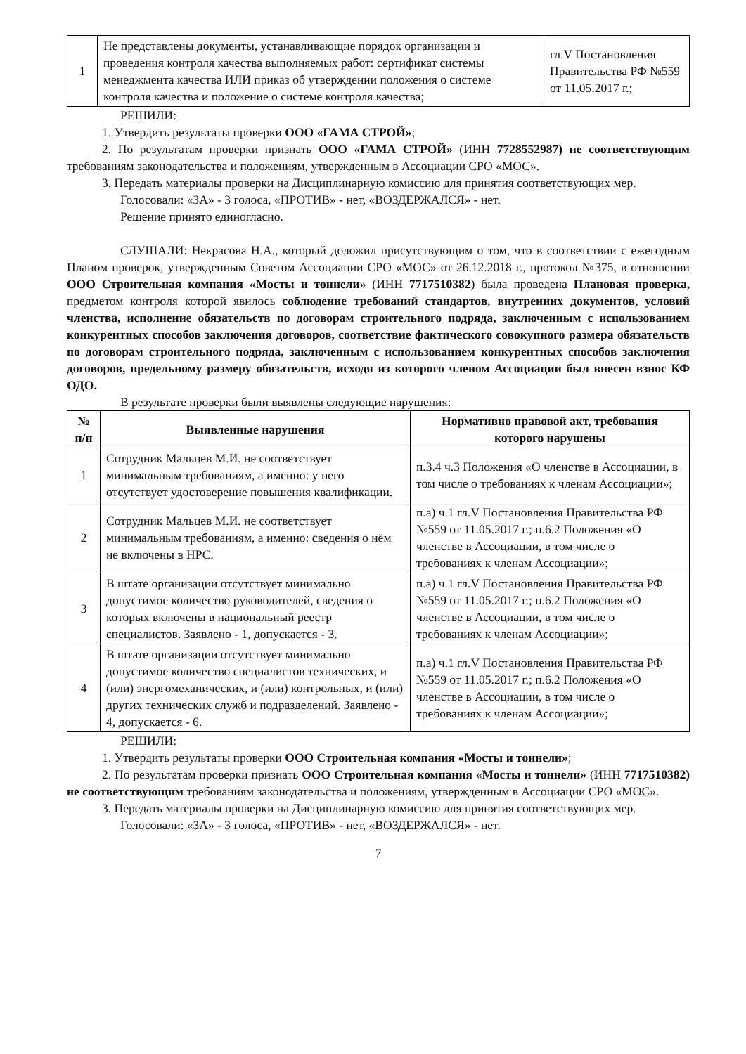| 1 | Не представлены документы, устанавливающие порядок организации и проведения контроля качества выполняемых работ: сертификат системы менеджмента качества ИЛИ приказ об утверждении положения о системе контроля качества и положение о системе контроля качества; | гл.V Постановления Правительства РФ №559 от 11.05.2017 г.; |
РЕШИЛИ:
1. Утвердить результаты проверки ООО «ГАМА СТРОЙ»;
2. По результатам проверки признать ООО «ГАМА СТРОЙ» (ИНН 7728552987) не соответствующим требованиям законодательства и положениям, утвержденным в Ассоциации СРО «МОС».
3. Передать материалы проверки на Дисциплинарную комиссию для принятия соответствующих мер.
Голосовали: «ЗА» - 3 голоса, «ПРОТИВ» - нет, «ВОЗДЕРЖАЛСЯ» - нет.
Решение принято единогласно.
СЛУШАЛИ: Некрасова Н.А., который доложил присутствующим о том, что в соответствии с ежегодным Планом проверок, утвержденным Советом Ассоциации СРО «МОС» от 26.12.2018 г., протокол №375, в отношении ООО Строительная компания «Мосты и тоннели» (ИНН 7717510382) была проведена Плановая проверка, предметом контроля которой явилось соблюдение требований стандартов, внутренних документов, условий членства, исполнение обязательств по договорам строительного подряда, заключенным с использованием конкурентных способов заключения договоров, соответствие фактического совокупного размера обязательств по договорам строительного подряда, заключенным с использованием конкурентных способов заключения договоров, предельному размеру обязательств, исходя из которого членом Ассоциации был внесен взнос КФ ОДО.
В результате проверки были выявлены следующие нарушения:
| № п/п | Выявленные нарушения | Нормативно правовой акт, требования которого нарушены |
| --- | --- | --- |
| 1 | Сотрудник Мальцев М.И. не соответствует минимальным требованиям, а именно: у него отсутствует удостоверение повышения квалификации. | п.3.4 ч.3 Положения «О членстве в Ассоциации, в том числе о требованиях к членам Ассоциации»; |
| 2 | Сотрудник Мальцев М.И. не соответствует минимальным требованиям, а именно: сведения о нём не включены в НРС. | п.а) ч.1 гл.V Постановления Правительства РФ №559 от 11.05.2017 г.; п.6.2 Положения «О членстве в Ассоциации, в том числе о требованиях к членам Ассоциации»; |
| 3 | В штате организации отсутствует минимально допустимое количество руководителей, сведения о которых включены в национальный реестр специалистов. Заявлено - 1, допускается - 3. | п.а) ч.1 гл.V Постановления Правительства РФ №559 от 11.05.2017 г.; п.6.2 Положения «О членстве в Ассоциации, в том числе о требованиях к членам Ассоциации»; |
| 4 | В штате организации отсутствует минимально допустимое количество специалистов технических, и (или) энергомеханических, и (или) контрольных, и (или) других технических служб и подразделений. Заявлено - 4, допускается - 6. | п.а) ч.1 гл.V Постановления Правительства РФ №559 от 11.05.2017 г.; п.6.2 Положения «О членстве в Ассоциации, в том числе о требованиях к членам Ассоциации»; |
РЕШИЛИ:
1. Утвердить результаты проверки ООО Строительная компания «Мосты и тоннели»;
2. По результатам проверки признать ООО Строительная компания «Мосты и тоннели» (ИНН 7717510382) не соответствующим требованиям законодательства и положениям, утвержденным в Ассоциации СРО «МОС».
3. Передать материалы проверки на Дисциплинарную комиссию для принятия соответствующих мер.
Голосовали: «ЗА» - 3 голоса, «ПРОТИВ» - нет, «ВОЗДЕРЖАЛСЯ» - нет.
7